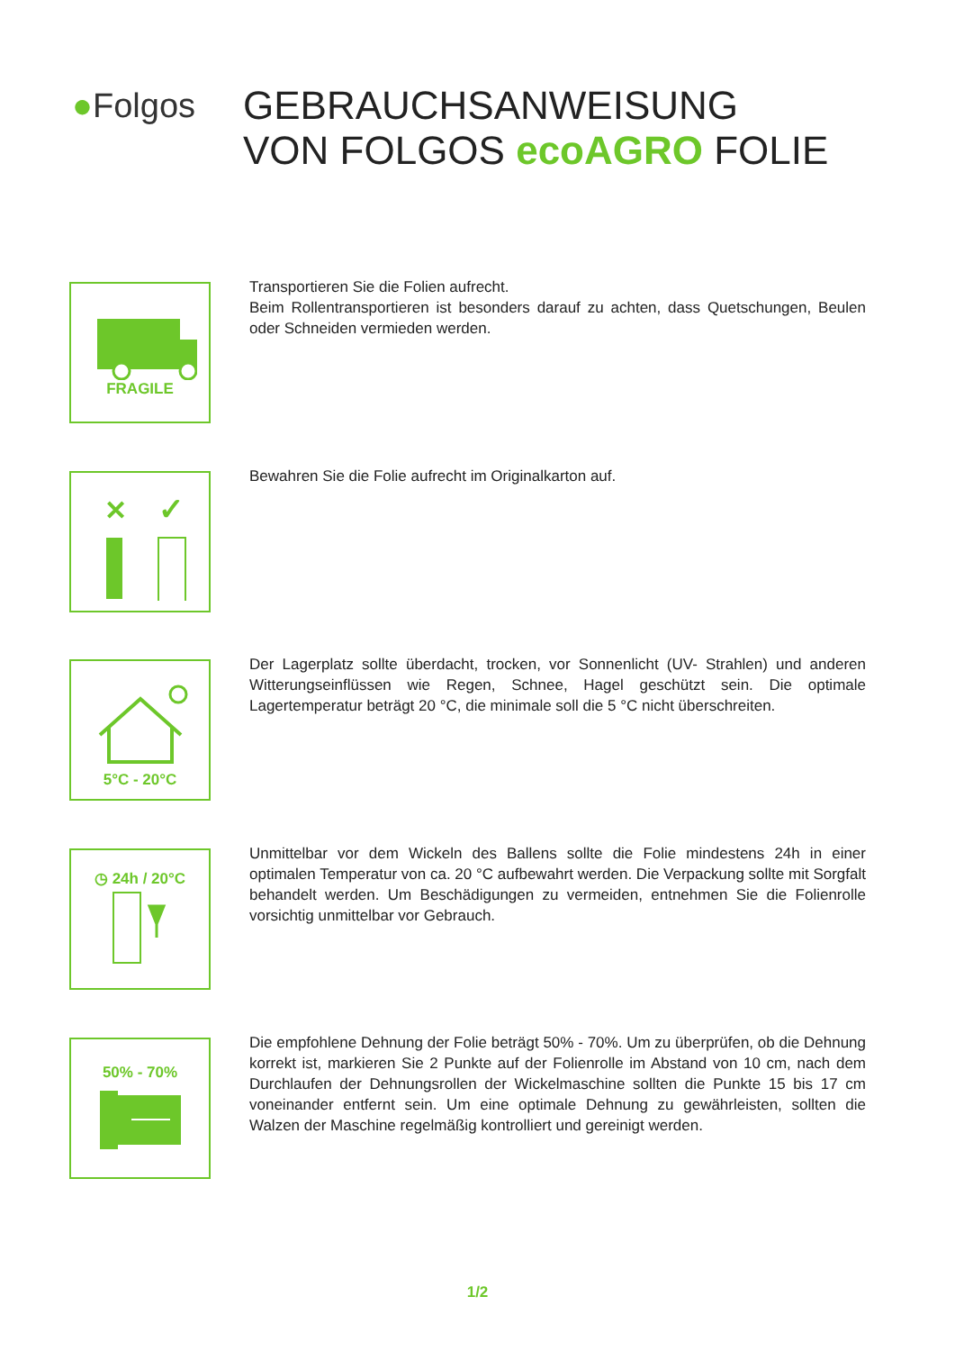●Folgos
GEBRAUCHSANWEISUNG
VON FOLGOS ecoAGRO FOLIE
FRAGILE
Transportieren Sie die Folien aufrecht.
Beim Rollentransportieren ist besonders darauf zu achten, dass Quetschungen, Beulen oder Schneiden vermieden werden.
✕
✓
Bewahren Sie die Folie aufrecht im Originalkarton auf.
5°C - 20°C
Der Lagerplatz sollte überdacht, trocken, vor Sonnenlicht (UV- Strahlen) und anderen Witterungseinflüssen wie Regen, Schnee, Hagel geschützt sein. Die optimale Lagertemperatur beträgt 20 °C, die minimale soll die 5 °C nicht überschreiten.
◷ 24h / 20°C
Unmittelbar vor dem Wickeln des Ballens sollte die Folie mindestens 24h in einer optimalen Temperatur von ca. 20 °C aufbewahrt werden. Die Verpackung sollte mit Sorgfalt behandelt werden. Um Beschädigungen zu vermeiden, entnehmen Sie die Folienrolle vorsichtig unmittelbar vor Gebrauch.
50% - 70%
Die empfohlene Dehnung der Folie beträgt 50% - 70%. Um zu überprüfen, ob die Dehnung korrekt ist, markieren Sie 2 Punkte auf der Folienrolle im Abstand von 10 cm, nach dem Durchlaufen der Dehnungsrollen der Wickelmaschine sollten die Punkte 15 bis 17 cm voneinander entfernt sein. Um eine optimale Dehnung zu gewährleisten, sollten die Walzen der Maschine regelmäßig kontrolliert und gereinigt werden.
1/2